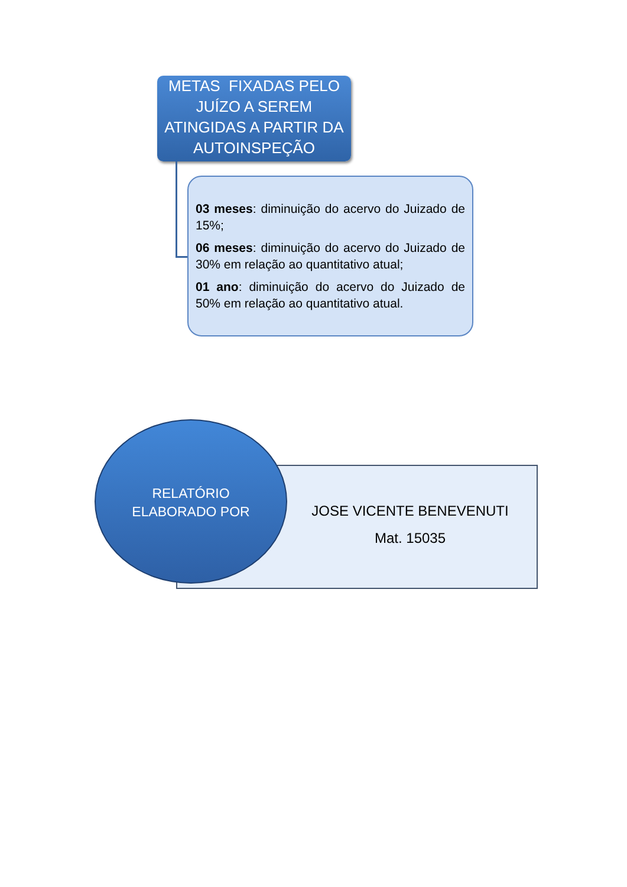METAS FIXADAS PELO JUÍZO A SEREM ATINGIDAS A PARTIR DA AUTOINSPEÇÃO
03 meses: diminuição do acervo do Juizado de 15%;
06 meses: diminuição do acervo do Juizado de 30% em relação ao quantitativo atual;
01 ano: diminuição do acervo do Juizado de 50% em relação ao quantitativo atual.
JOSE VICENTE BENEVENUTI
Mat. 15035
RELATÓRIO
ELABORADO POR